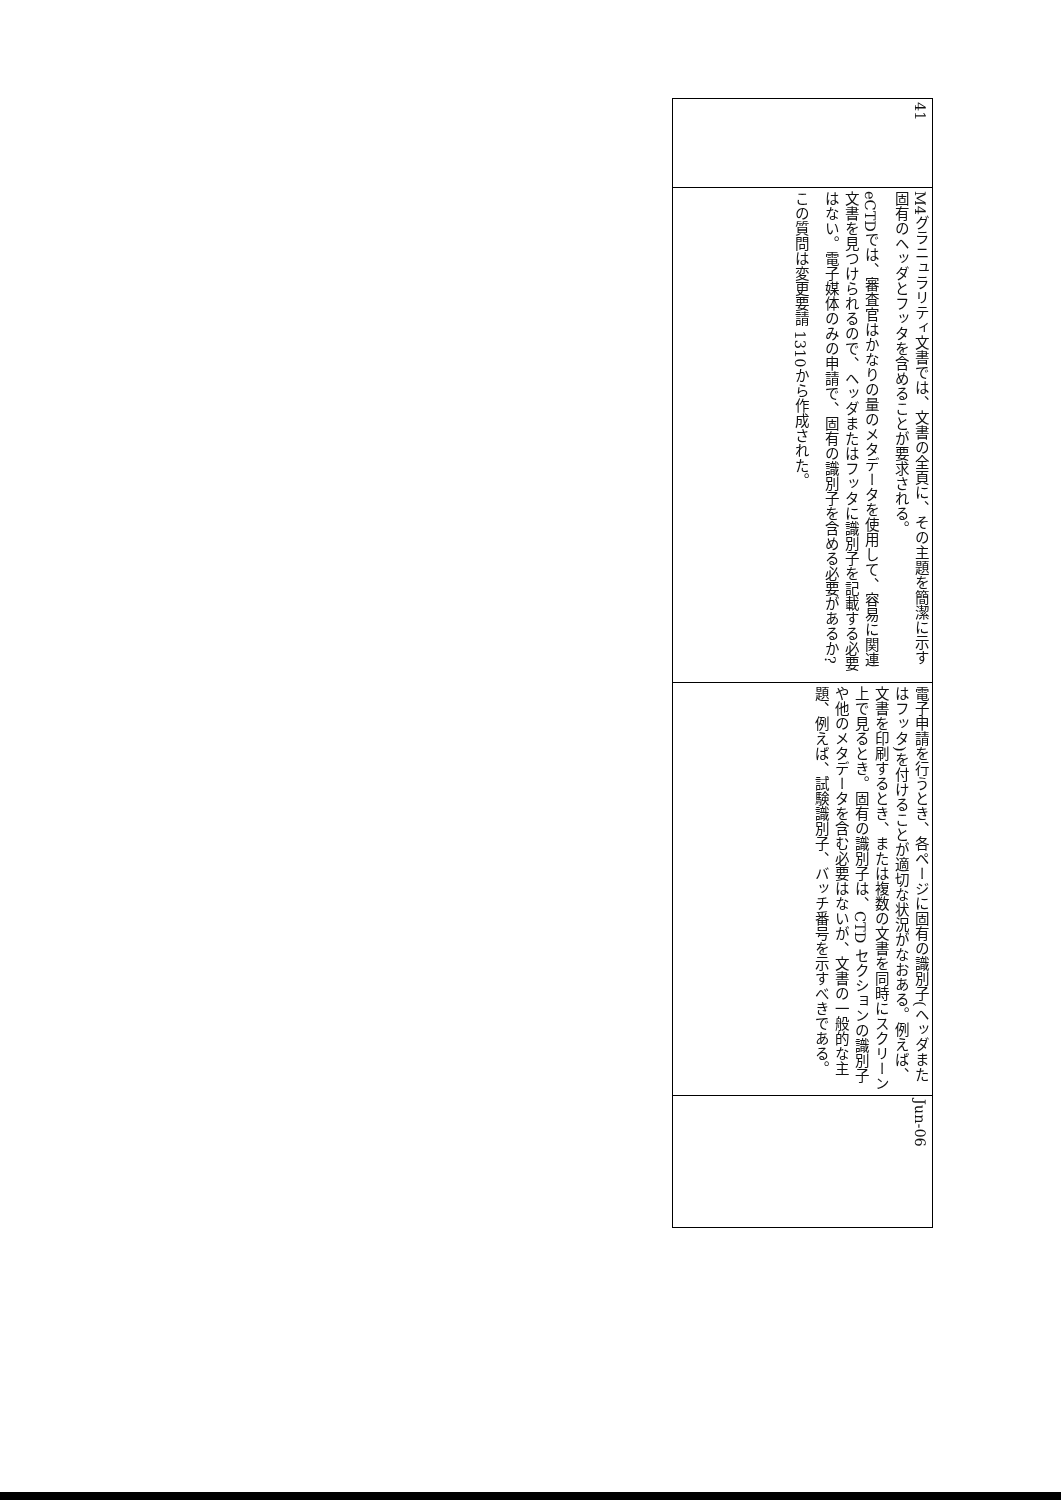| 41 | M4グラニュラリティ文書では、文書の全頁に、その主題を簡潔に示す固有のヘッダとフッタを含めることが要求される。 eCTDでは、審査官はかなりの量のメタデータを使用して、容易に関連文書を見つけられるので、ヘッダまたはフッタに識別子を記載する必要はない。電子媒体のみの申請で、固有の識別子を含める必要があるか? この質問は変更要請 1310から作成された。 | 電子申請を行うとき、各ページに固有の識別子(ヘッダまたはフッタ)を付けることが適切な状況がなおある。例えば、文書を印刷するとき、または複数の文書を同時にスクリーン上で見るとき。固有の識別子は、CTD セクションの識別子や他のメタデータを含む必要はないが、文書の一般的な主題、例えば、試験識別子、バッチ番号を示すべきである。 | Jun-06 |